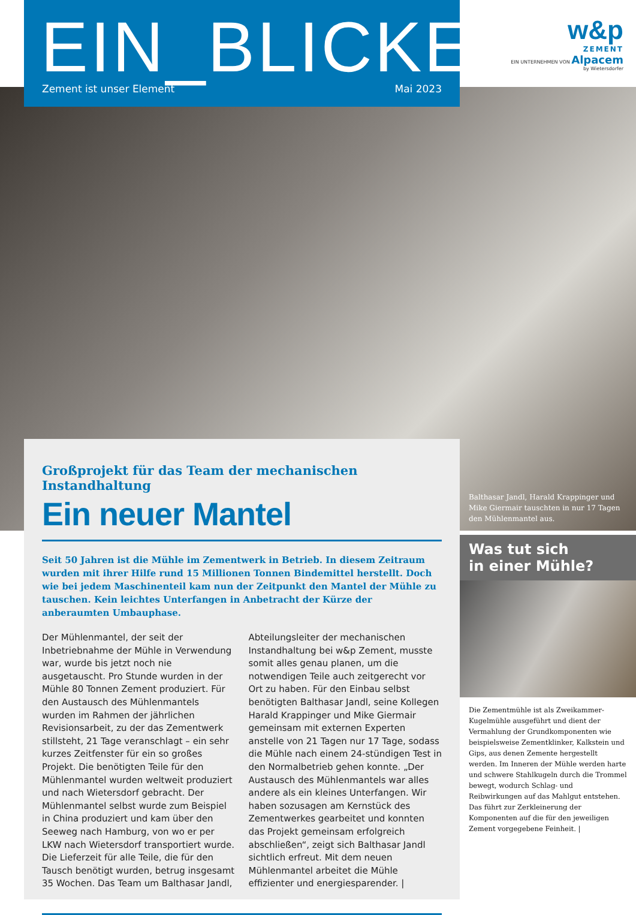EIN_BLICKE
Zement ist unser Element Mai 2023
w&p
ZEMENT
EIN UNTERNEHMEN VON Alpacem
by Wietersdorfer
Großprojekt für das Team der mechanischen Instandhaltung
Ein neuer Mantel
Seit 50 Jahren ist die Mühle im Zementwerk in Betrieb. In diesem Zeitraum wurden mit ihrer Hilfe rund 15 Millionen Tonnen Bindemittel herstellt. Doch wie bei jedem Maschinenteil kam nun der Zeitpunkt den Mantel der Mühle zu tauschen. Kein leichtes Unterfangen in Anbetracht der Kürze der anberaumten Umbauphase.
Der Mühlenmantel, der seit der Inbetriebnahme der Mühle in Verwendung war, wurde bis jetzt noch nie ausgetauscht. Pro Stunde wurden in der Mühle 80 Tonnen Zement produziert. Für den Austausch des Mühlenmantels wurden im Rahmen der jährlichen Revisionsarbeit, zu der das Zementwerk stillsteht, 21 Tage veranschlagt – ein sehr kurzes Zeitfenster für ein so großes Projekt. Die benötigten Teile für den Mühlenmantel wurden weltweit produziert und nach Wietersdorf gebracht. Der Mühlenmantel selbst wurde zum Beispiel in China produziert und kam über den Seeweg nach Hamburg, von wo er per LKW nach Wietersdorf transportiert wurde. Die Lieferzeit für alle Teile, die für den Tausch benötigt wurden, betrug insgesamt 35 Wochen. Das Team um Balthasar Jandl, Abteilungsleiter der mechanischen Instandhaltung bei w&p Zement, musste somit alles genau planen, um die notwendigen Teile auch zeitgerecht vor Ort zu haben. Für den Einbau selbst benötigten Balthasar Jandl, seine Kollegen Harald Krappinger und Mike Giermair gemeinsam mit externen Experten anstelle von 21 Tagen nur 17 Tage, sodass die Mühle nach einem 24-stündigen Test in den Normalbetrieb gehen konnte. „Der Austausch des Mühlenmantels war alles andere als ein kleines Unterfangen. Wir haben sozusagen am Kernstück des Zementwerkes gearbeitet und konnten das Projekt gemeinsam erfolgreich abschließen“, zeigt sich Balthasar Jandl sichtlich erfreut. Mit dem neuen Mühlenmantel arbeitet die Mühle effizienter und energiesparender. |
Balthasar Jandl, Harald Krappinger und Mike Giermair tauschten in nur 17 Tagen den Mühlenmantel aus.
Was tut sich
in einer Mühle?
Die Zementmühle ist als Zweikammer-Kugelmühle ausgeführt und dient der Vermahlung der Grundkomponenten wie beispielsweise Zementklinker, Kalkstein und Gips, aus denen Zemente hergestellt werden. Im Inneren der Mühle werden harte und schwere Stahlkugeln durch die Trommel bewegt, wodurch Schlag- und Reibwirkungen auf das Mahlgut entstehen. Das führt zur Zerkleinerung der Komponenten auf die für den jeweiligen Zement vorgegebene Feinheit. |